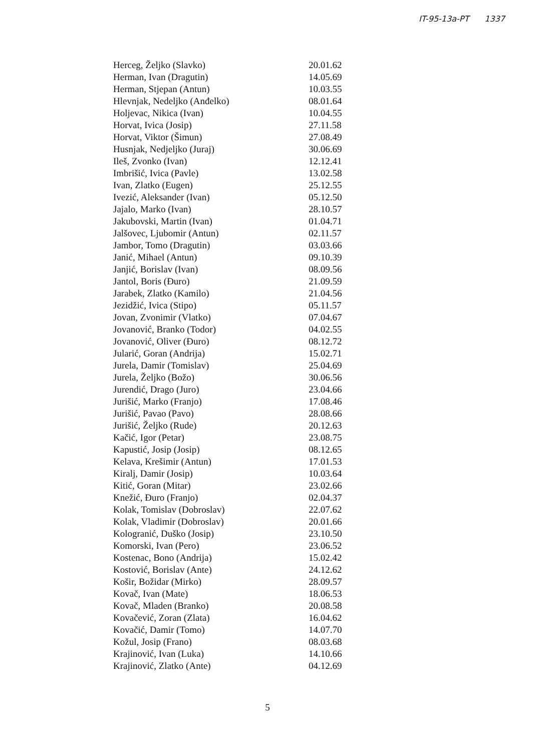IT-95-13a-PT 1337
| Herceg, Željko (Slavko) | 20.01.62 |
| Herman, Ivan (Dragutin) | 14.05.69 |
| Herman, Stjepan (Antun) | 10.03.55 |
| Hlevnjak, Nedeljko (Anđelko) | 08.01.64 |
| Holjevac, Nikica (Ivan) | 10.04.55 |
| Horvat, Ivica (Josip) | 27.11.58 |
| Horvat, Viktor (Šimun) | 27.08.49 |
| Husnjak, Nedjeljko (Juraj) | 30.06.69 |
| Ileš, Zvonko (Ivan) | 12.12.41 |
| Imbrišić, Ivica (Pavle) | 13.02.58 |
| Ivan, Zlatko (Eugen) | 25.12.55 |
| Ivezić, Aleksander (Ivan) | 05.12.50 |
| Jajalo, Marko (Ivan) | 28.10.57 |
| Jakubovski, Martin (Ivan) | 01.04.71 |
| Jalšovec, Ljubomir (Antun) | 02.11.57 |
| Jambor, Tomo (Dragutin) | 03.03.66 |
| Janić, Mihael (Antun) | 09.10.39 |
| Janjić, Borislav (Ivan) | 08.09.56 |
| Jantol, Boris (Đuro) | 21.09.59 |
| Jarabek, Zlatko (Kamilo) | 21.04.56 |
| Jezidžić, Ivica (Stipo) | 05.11.57 |
| Jovan, Zvonimir (Vlatko) | 07.04.67 |
| Jovanović, Branko (Todor) | 04.02.55 |
| Jovanović, Oliver (Đuro) | 08.12.72 |
| Jularić, Goran (Andrija) | 15.02.71 |
| Jurela, Damir (Tomislav) | 25.04.69 |
| Jurela, Željko (Božo) | 30.06.56 |
| Jurendić, Drago (Juro) | 23.04.66 |
| Jurišić, Marko (Franjo) | 17.08.46 |
| Jurišić, Pavao (Pavo) | 28.08.66 |
| Jurišić, Željko (Rude) | 20.12.63 |
| Kačić, Igor (Petar) | 23.08.75 |
| Kapustić, Josip (Josip) | 08.12.65 |
| Kelava, Krešimir (Antun) | 17.01.53 |
| Kiralj, Damir (Josip) | 10.03.64 |
| Kitić, Goran (Mitar) | 23.02.66 |
| Knežić, Đuro (Franjo) | 02.04.37 |
| Kolak, Tomislav (Dobroslav) | 22.07.62 |
| Kolak, Vladimir (Dobroslav) | 20.01.66 |
| Kologranić, Duško (Josip) | 23.10.50 |
| Komorski, Ivan (Pero) | 23.06.52 |
| Kostenac, Bono (Andrija) | 15.02.42 |
| Kostović, Borislav (Ante) | 24.12.62 |
| Košir, Božidar (Mirko) | 28.09.57 |
| Kovač, Ivan (Mate) | 18.06.53 |
| Kovač, Mladen (Branko) | 20.08.58 |
| Kovačević, Zoran (Zlata) | 16.04.62 |
| Kovačić, Damir (Tomo) | 14.07.70 |
| Kožul, Josip (Frano) | 08.03.68 |
| Krajinović, Ivan (Luka) | 14.10.66 |
| Krajinović, Zlatko (Ante) | 04.12.69 |
5